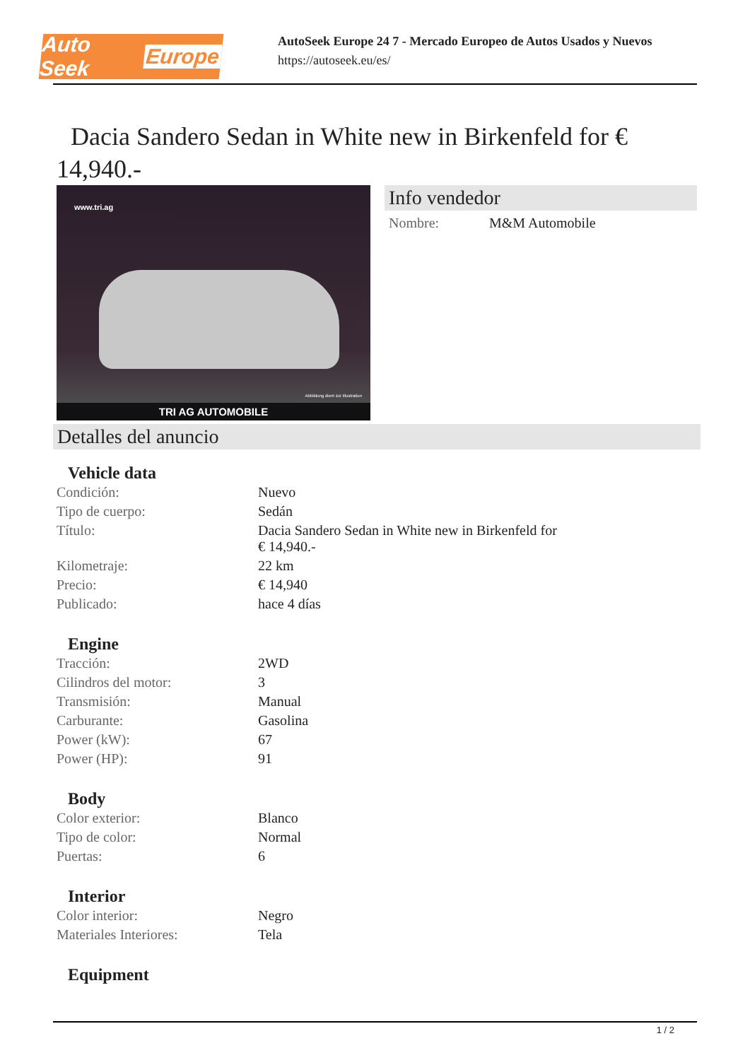Auto Seek Europe
AutoSeek Europe 24 7 - Mercado Europeo de Autos Usados y Nuevos
https://autoseek.eu/es/
Dacia Sandero Sedan in White new in Birkenfeld for € 14,940.-
www.tri.ag
Abbildung dient zur Illustration
TRI AG AUTOMOBILE
Info vendedor
| Nombre: | M&M Automobile |
Detalles del anuncio
Vehicle data
| Condición: | Nuevo |
| Tipo de cuerpo: | Sedán |
| Título: | Dacia Sandero Sedan in White new in Birkenfeld for € 14,940.- |
| Kilometraje: | 22 km |
| Precio: | € 14,940 |
| Publicado: | hace 4 días |
Engine
| Tracción: | 2WD |
| Cilindros del motor: | 3 |
| Transmisión: | Manual |
| Carburante: | Gasolina |
| Power (kW): | 67 |
| Power (HP): | 91 |
Body
| Color exterior: | Blanco |
| Tipo de color: | Normal |
| Puertas: | 6 |
Interior
| Color interior: | Negro |
| Materiales Interiores: | Tela |
Equipment
1 / 2